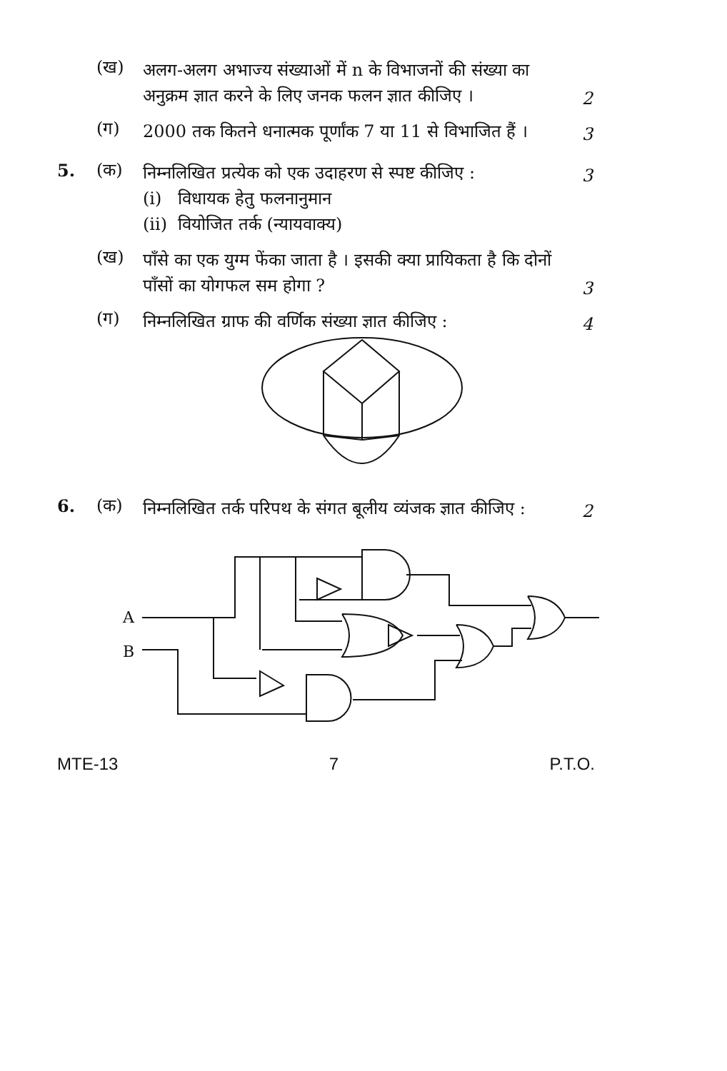(ख)
अलग-अलग अभाज्य संख्याओं में n के विभाजनों की संख्या का अनुक्रम ज्ञात करने के लिए जनक फलन ज्ञात कीजिए ।
2
(ग)
2000 तक कितने धनात्मक पूर्णांक 7 या 11 से विभाजित हैं ।
3
5. (क)
निम्नलिखित प्रत्येक को एक उदाहरण से स्पष्ट कीजिए :
3
(i) विधायक हेतु फलनानुमान
(ii) वियोजित तर्क (न्यायवाक्य)
(ख)
पाँसे का एक युग्म फेंका जाता है । इसकी क्या प्रायिकता है कि दोनों पाँसों का योगफल सम होगा ?
3
(ग)
निम्नलिखित ग्राफ की वर्णिक संख्या ज्ञात कीजिए :
4
6. (क)
निम्नलिखित तर्क परिपथ के संगत बूलीय व्यंजक ज्ञात कीजिए :
2
A
B
MTE-13 7 P.T.O.